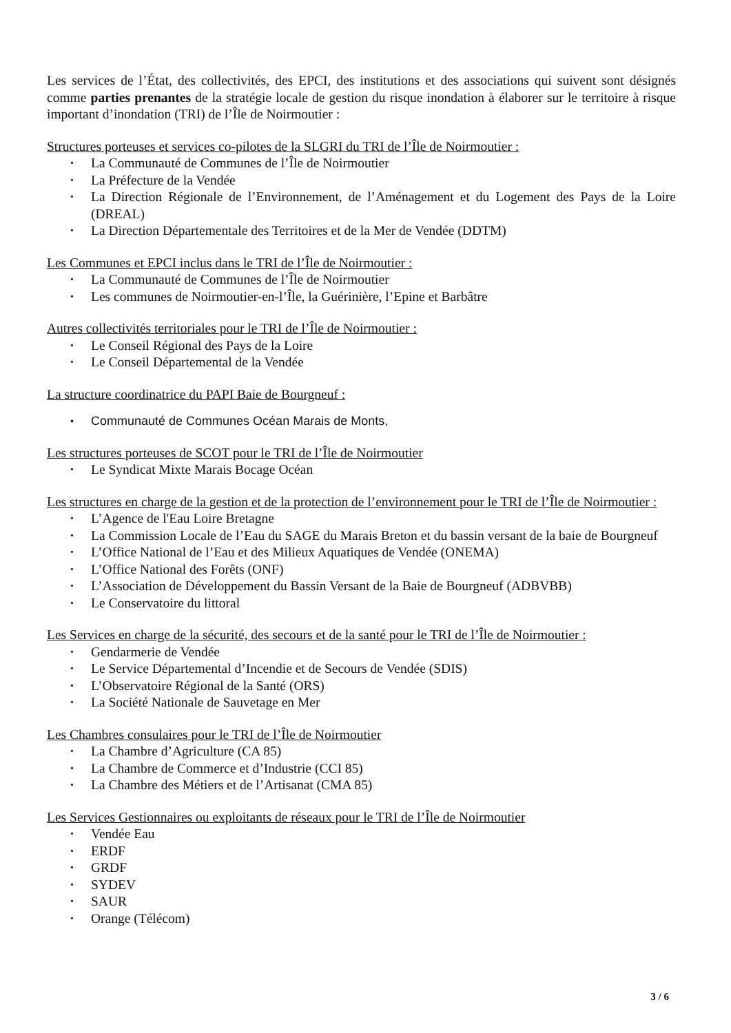Les services de l’État, des collectivités, des EPCI, des institutions et des associations qui suivent sont désignés comme parties prenantes de la stratégie locale de gestion du risque inondation à élaborer sur le territoire à risque important d’inondation (TRI) de l’Île de Noirmoutier :
Structures porteuses et services co-pilotes de la SLGRI du TRI de l’Île de Noirmoutier :
• La Communauté de Communes de l’Île de Noirmoutier
• La Préfecture de la Vendée
• La Direction Régionale de l’Environnement, de l’Aménagement et du Logement des Pays de la Loire (DREAL)
• La Direction Départementale des Territoires et de la Mer de Vendée (DDTM)
Les Communes et EPCI inclus dans le TRI de l’Île de Noirmoutier :
• La Communauté de Communes de l’Île de Noirmoutier
• Les communes de Noirmoutier-en-l’Île, la Guérinière, l’Epine et Barbâtre
Autres collectivités territoriales pour le TRI de l’Île de Noirmoutier :
• Le Conseil Régional des Pays de la Loire
• Le Conseil Départemental de la Vendée
La structure coordinatrice du PAPI Baie de Bourgneuf :
• Communauté de Communes Océan Marais de Monts,
Les structures porteuses de SCOT pour le TRI de l’Île de Noirmoutier
• Le Syndicat Mixte Marais Bocage Océan
Les structures en charge de la gestion et de la protection de l’environnement pour le TRI de l’Île de Noirmoutier :
• L’Agence de l'Eau Loire Bretagne
• La Commission Locale de l’Eau du SAGE du Marais Breton et du bassin versant de la baie de Bourgneuf
• L’Office National de l’Eau et des Milieux Aquatiques de Vendée (ONEMA)
• L’Office National des Forêts (ONF)
• L’Association de Développement du Bassin Versant de la Baie de Bourgneuf (ADBVBB)
• Le Conservatoire du littoral
Les Services en charge de la sécurité, des secours et de la santé pour le TRI de l’Île de Noirmoutier :
• Gendarmerie de Vendée
• Le Service Départemental d’Incendie et de Secours de Vendée (SDIS)
• L’Observatoire Régional de la Santé (ORS)
• La Société Nationale de Sauvetage en Mer
Les Chambres consulaires pour le TRI de l’Île de Noirmoutier
• La Chambre d’Agriculture (CA 85)
• La Chambre de Commerce et d’Industrie (CCI 85)
• La Chambre des Métiers et de l’Artisanat (CMA 85)
Les Services Gestionnaires ou exploitants de réseaux pour le TRI de l’Île de Noirmoutier
• Vendée Eau
• ERDF
• GRDF
• SYDEV
• SAUR
• Orange (Télécom)
3 / 6